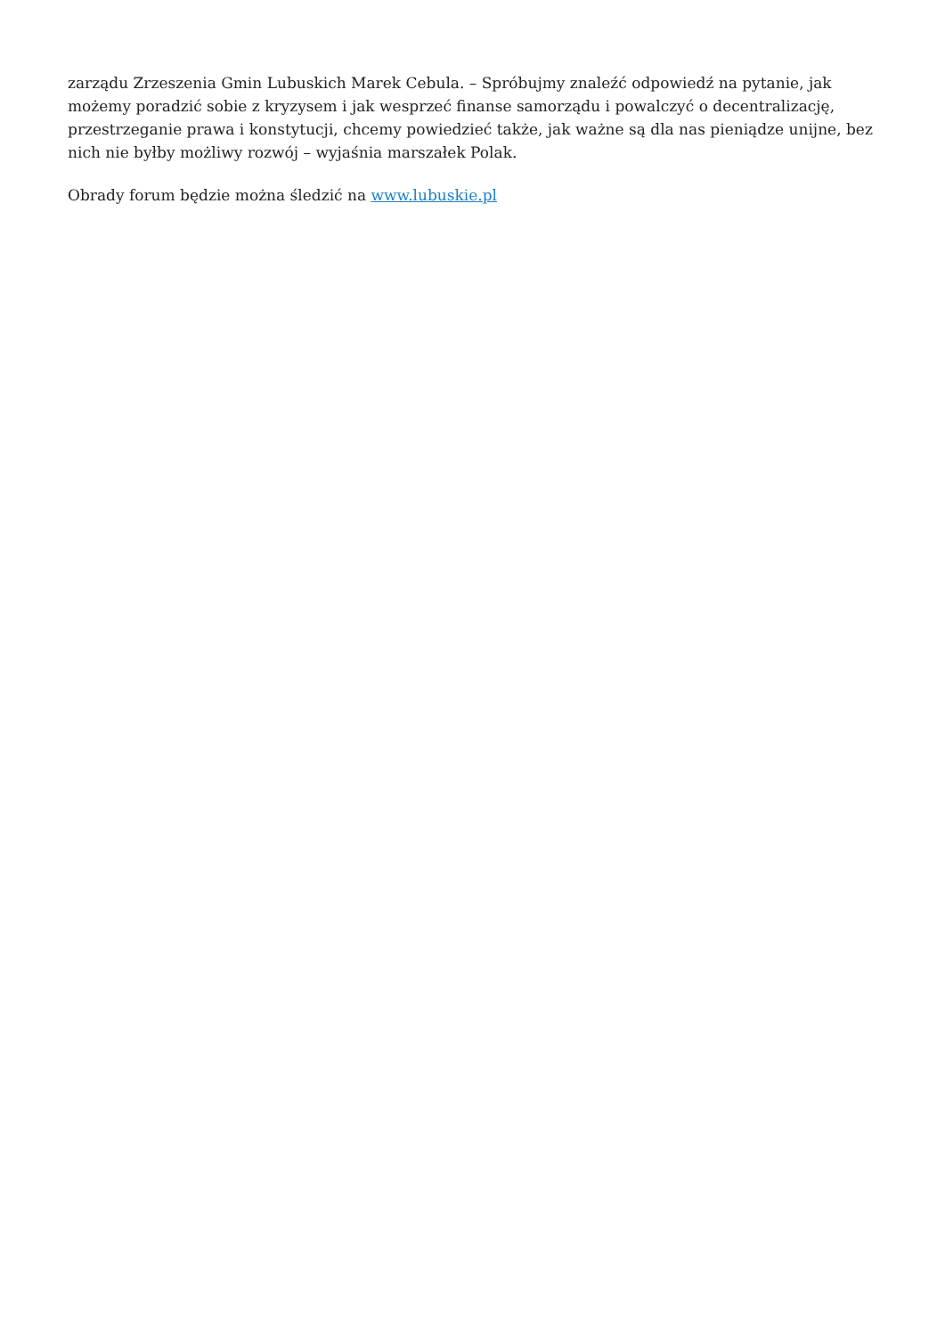zarządu Zrzeszenia Gmin Lubuskich Marek Cebula. – Spróbujmy znaleźć odpowiedź na pytanie, jak możemy poradzić sobie z kryzysem i jak wesprzeć finanse samorządu i powalczyć o decentralizację, przestrzeganie prawa i konstytucji, chcemy powiedzieć także, jak ważne są dla nas pieniądze unijne, bez nich nie byłby możliwy rozwój – wyjaśnia marszałek Polak.
Obrady forum będzie można śledzić na www.lubuskie.pl